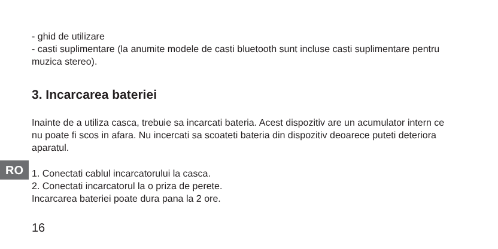RO
- ghid de utilizare
- casti suplimentare (la anumite modele de casti bluetooth sunt incluse casti suplimentare pentru muzica stereo).
3. Incarcarea bateriei
Inainte de a utiliza casca, trebuie sa incarcati bateria. Acest dispozitiv are un acumulator intern ce nu poate fi scos in afara. Nu incercati sa scoateti bateria din dispozitiv deoarece puteti deteriora aparatul.
1. Conectati cablul incarcatorului la casca.
2. Conectati incarcatorul la o priza de perete.
Incarcarea bateriei poate dura pana la 2 ore.
16